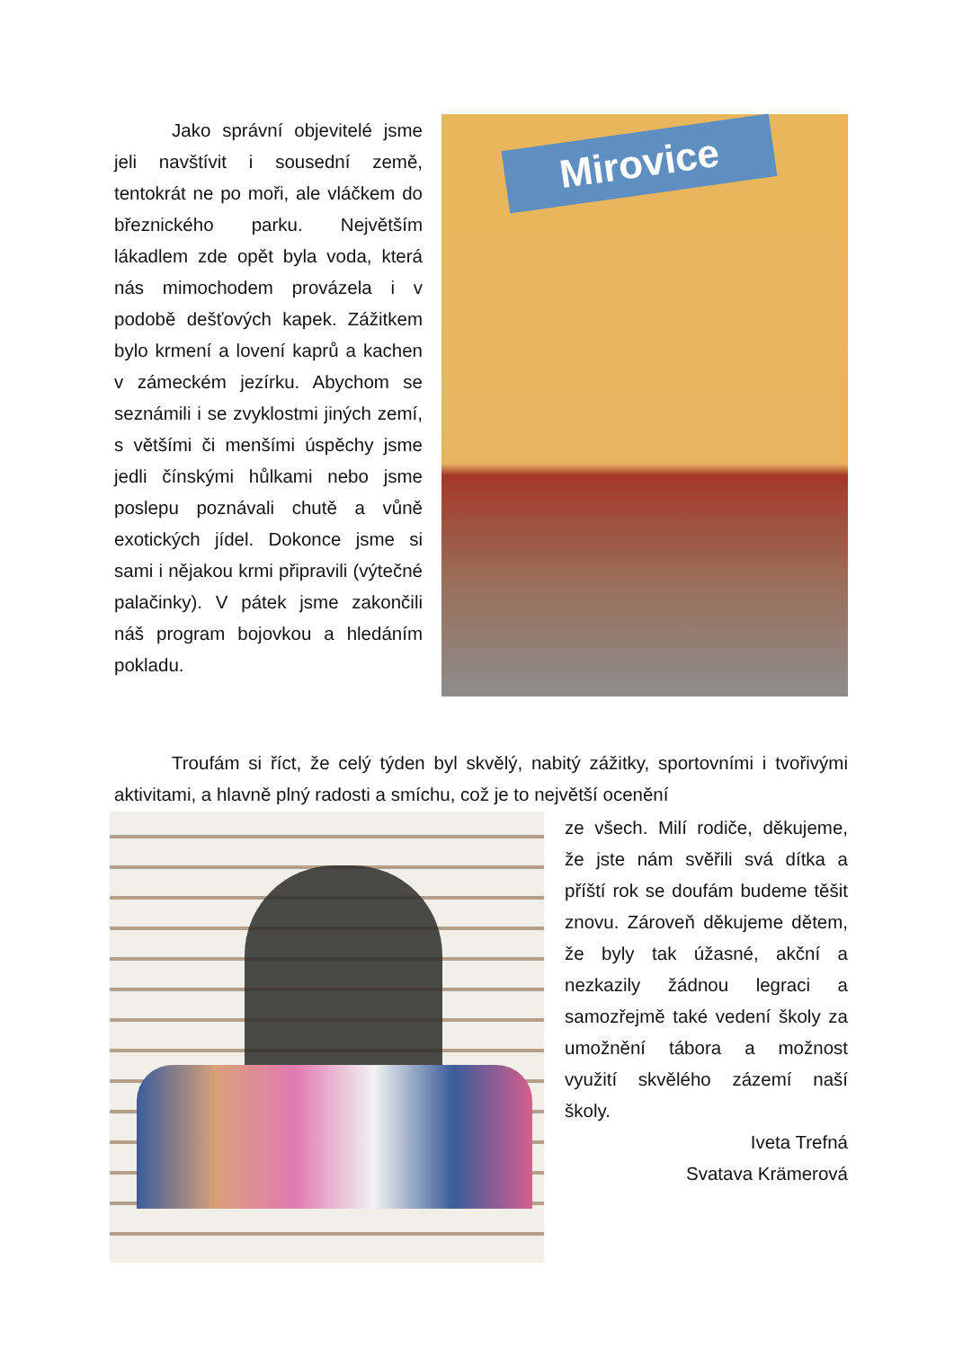Jako správní objevitelé jsme jeli navštívit i sousední země, tentokrát ne po moři, ale vláčkem do březnického parku. Největším lákadlem zde opět byla voda, která nás mimochodem provázela i v podobě dešťových kapek. Zážitkem bylo krmení a lovení kaprů a kachen v zámeckém jezírku. Abychom se seznámili i se zvyklostmi jiných zemí, s většími či menšími úspěchy jsme jedli čínskými hůlkami nebo jsme poslepu poznávali chutě a vůně exotických jídel. Dokonce jsme si sami i nějakou krmi připravili (výtečné palačinky). V pátek jsme zakončili náš program bojovkou a hledáním pokladu.
Mirovice
Troufám si říct, že celý týden byl skvělý, nabitý zážitky, sportovními i tvořivými aktivitami, a hlavně plný radosti a smíchu, což je to největší ocenění
ze všech. Milí rodiče, děkujeme, že jste nám svěřili svá dítka a příští rok se doufám budeme těšit znovu. Zároveň děkujeme dětem, že byly tak úžasné, akční a nezkazily žádnou legraci a samozřejmě také vedení školy za umožnění tábora a možnost využití skvělého zázemí naší školy.
Iveta Trefná
Svatava Krämerová